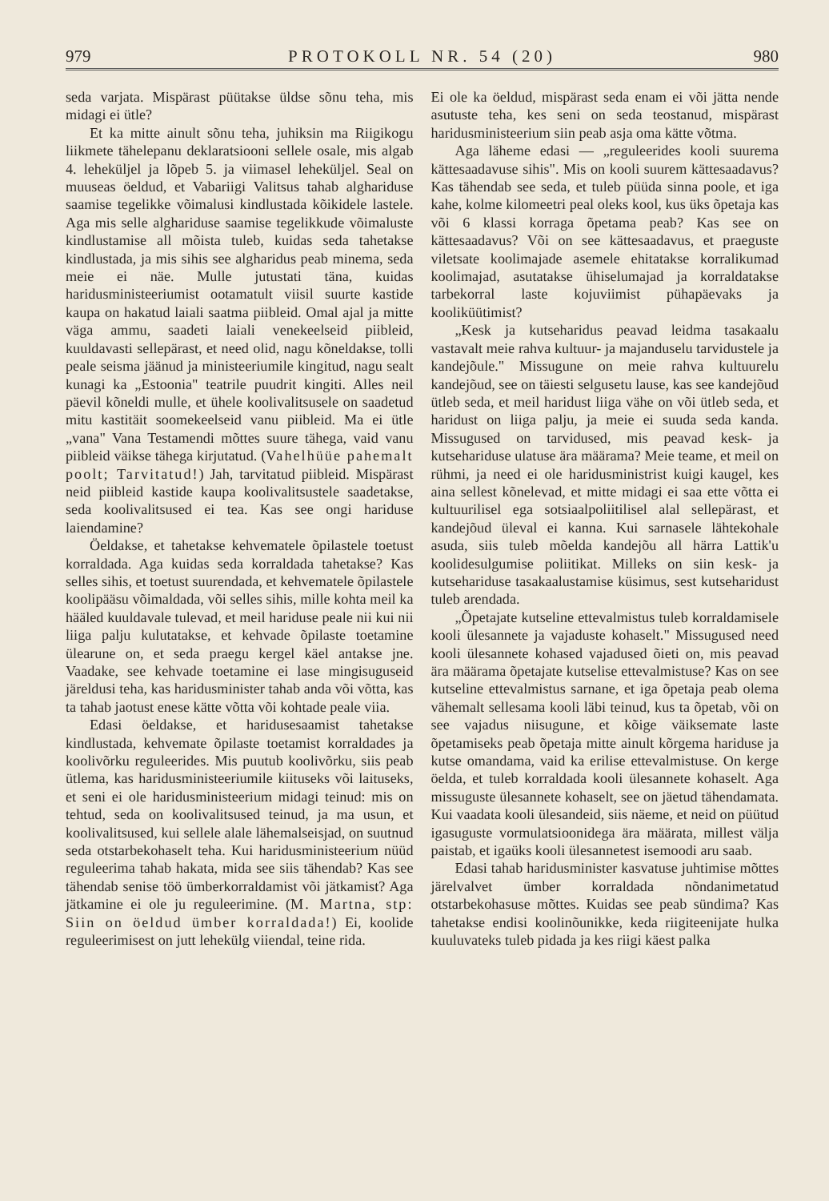979 PROTOKOLL NR. 54 (20) 980
seda varjata. Mispärast püütakse üldse sõnu teha, mis midagi ei ütle?
Et ka mitte ainult sõnu teha, juhiksin ma Riigikogu liikmete tähelepanu deklaratsiooni sellele osale, mis algab 4. leheküljel ja lõpeb 5. ja viimasel leheküljel. Seal on muuseas öeldud, et Vabariigi Valitsus tahab alghariduse saamise tegelikke võimalusi kindlustada kõikidele lastele. Aga mis selle alghariduse saamise tegelikkude võimaluste kindlustamise all mõista tuleb, kuidas seda tahetakse kindlustada, ja mis sihis see algharidus peab minema, seda meie ei näe. Mulle jutustati täna, kuidas haridusministeeriumist ootamatult viisil suurte kastide kaupa on hakatud laiali saatma piibleid. Omal ajal ja mitte väga ammu, saadeti laiali venekeelseid piibleid, kuuldavasti sellepärast, et need olid, nagu kõneldakse, tolli peale seisma jäänud ja ministeeriumile kingitud, nagu sealt kunagi ka „Estoonia" teatrile puudrit kingiti. Alles neil päevil kõneldi mulle, et ühele koolivalitsusele on saadetud mitu kastitäit soomekeelseid vanu piibleid. Ma ei ütle „vana" Vana Testamendi mõttes suure tähega, vaid vanu piibleid väikse tähega kirjutatud. (Vahelhüüe pahemalt poolt; Tarvitatud!) Jah, tarvitatud piibleid. Mispärast neid piibleid kastide kaupa koolivalitsustele saadetakse, seda koolivalitsused ei tea. Kas see ongi hariduse laiendamine?
Öeldakse, et tahetakse kehvematele õpilastele toetust korraldada. Aga kuidas seda korraldada tahetakse? Kas selles sihis, et toetust suurendada, et kehvematele õpilastele koolipääsu võimaldada, või selles sihis, mille kohta meil ka hääled kuuldavale tulevad, et meil hariduse peale nii kui nii liiga palju kulutatakse, et kehvade õpilaste toetamine ülearune on, et seda praegu kergel käel antakse jne. Vaadake, see kehvade toetamine ei lase mingisuguseid järeldusi teha, kas haridusminister tahab anda või võtta, kas ta tahab jaotust enese kätte võtta või kohtade peale viia.
Edasi öeldakse, et haridusesaamist tahetakse kindlustada, kehvemate õpilaste toetamist korraldades ja koolivõrku reguleerides. Mis puutub koolivõrku, siis peab ütlema, kas haridusministeeriumile kiituseks või laituseks, et seni ei ole haridusministeerium midagi teinud: mis on tehtud, seda on koolivalitsused teinud, ja ma usun, et koolivalitsused, kui sellele alale lähemalseisjad, on suutnud seda otstarbekohaselt teha. Kui haridusministeerium nüüd reguleerima tahab hakata, mida see siis tähendab? Kas see tähendab senise töö ümberkorraldamist või jätkamist? Aga jätkamine ei ole ju reguleerimine. (M. Martna, stp: Siin on öeldud ümber korraldada!) Ei, koolide reguleerimisest on jutt lehekülg viiendal, teine rida.
Ei ole ka öeldud, mispärast seda enam ei või jätta nende asutuste teha, kes seni on seda teostanud, mispärast haridusministeerium siin peab asja oma kätte võtma.
Aga läheme edasi — „reguleerides kooli suurema kättesaadavuse sihis". Mis on kooli suurem kättesaadavus? Kas tähendab see seda, et tuleb püüda sinna poole, et iga kahe, kolme kilomeetri peal oleks kool, kus üks õpetaja kas või 6 klassi korraga õpetama peab? Kas see on kättesaadavus? Või on see kättesaadavus, et praeguste viletsate koolimajade asemele ehitatakse korralikumad koolimajad, asutatakse ühiselumajad ja korraldatakse tarbekorral laste kojuviimist pühapäevaks ja kooliküütimist?
„Kesk ja kutseharidus peavad leidma tasakaalu vastavalt meie rahva kultuur- ja majanduselu tarvidustele ja kandejõule." Missugune on meie rahva kultuurelu kandejõud, see on täiesti selgusetu lause, kas see kandejõud ütleb seda, et meil haridust liiga vähe on või ütleb seda, et haridust on liiga palju, ja meie ei suuda seda kanda. Missugused on tarvidused, mis peavad kesk- ja kutsehariduse ulatuse ära määrama? Meie teame, et meil on rühmi, ja need ei ole haridusministrist kuigi kaugel, kes aina sellest kõnelevad, et mitte midagi ei saa ette võtta ei kultuurilisel ega sotsiaalpoliitilisel alal sellepärast, et kandejõud üleval ei kanna. Kui sarnasele lähtekohale asuda, siis tuleb mõelda kandejõu all härra Lattik'u koolidesulgumise poliitikat. Milleks on siin kesk- ja kutsehariduse tasakaalustamise küsimus, sest kutseharidust tuleb arendada.
„Õpetajate kutseline ettevalmistus tuleb korraldamisele kooli ülesannete ja vajaduste kohaselt." Missugused need kooli ülesannete kohased vajadused õieti on, mis peavad ära määrama õpetajate kutselise ettevalmistuse? Kas on see kutseline ettevalmistus sarnane, et iga õpetaja peab olema vähemalt sellesama kooli läbi teinud, kus ta õpetab, või on see vajadus niisugune, et kõige väiksemate laste õpetamiseks peab õpetaja mitte ainult kõrgema hariduse ja kutse omandama, vaid ka erilise ettevalmistuse. On kerge öelda, et tuleb korraldada kooli ülesannete kohaselt. Aga missuguste ülesannete kohaselt, see on jäetud tähendamata. Kui vaadata kooli ülesandeid, siis näeme, et neid on püütud igasuguste vormulatsioonidega ära määrata, millest välja paistab, et igaüks kooli ülesannetest isemoodi aru saab.
Edasi tahab haridusminister kasvatuse juhtimise mõttes järelvalvet ümber korraldada nõndanimetatud otstarbekohasuse mõttes. Kuidas see peab sündima? Kas tahetakse endisi koolinõunikke, keda riigiteenijate hulka kuuluvateks tuleb pidada ja kes riigi käest palka